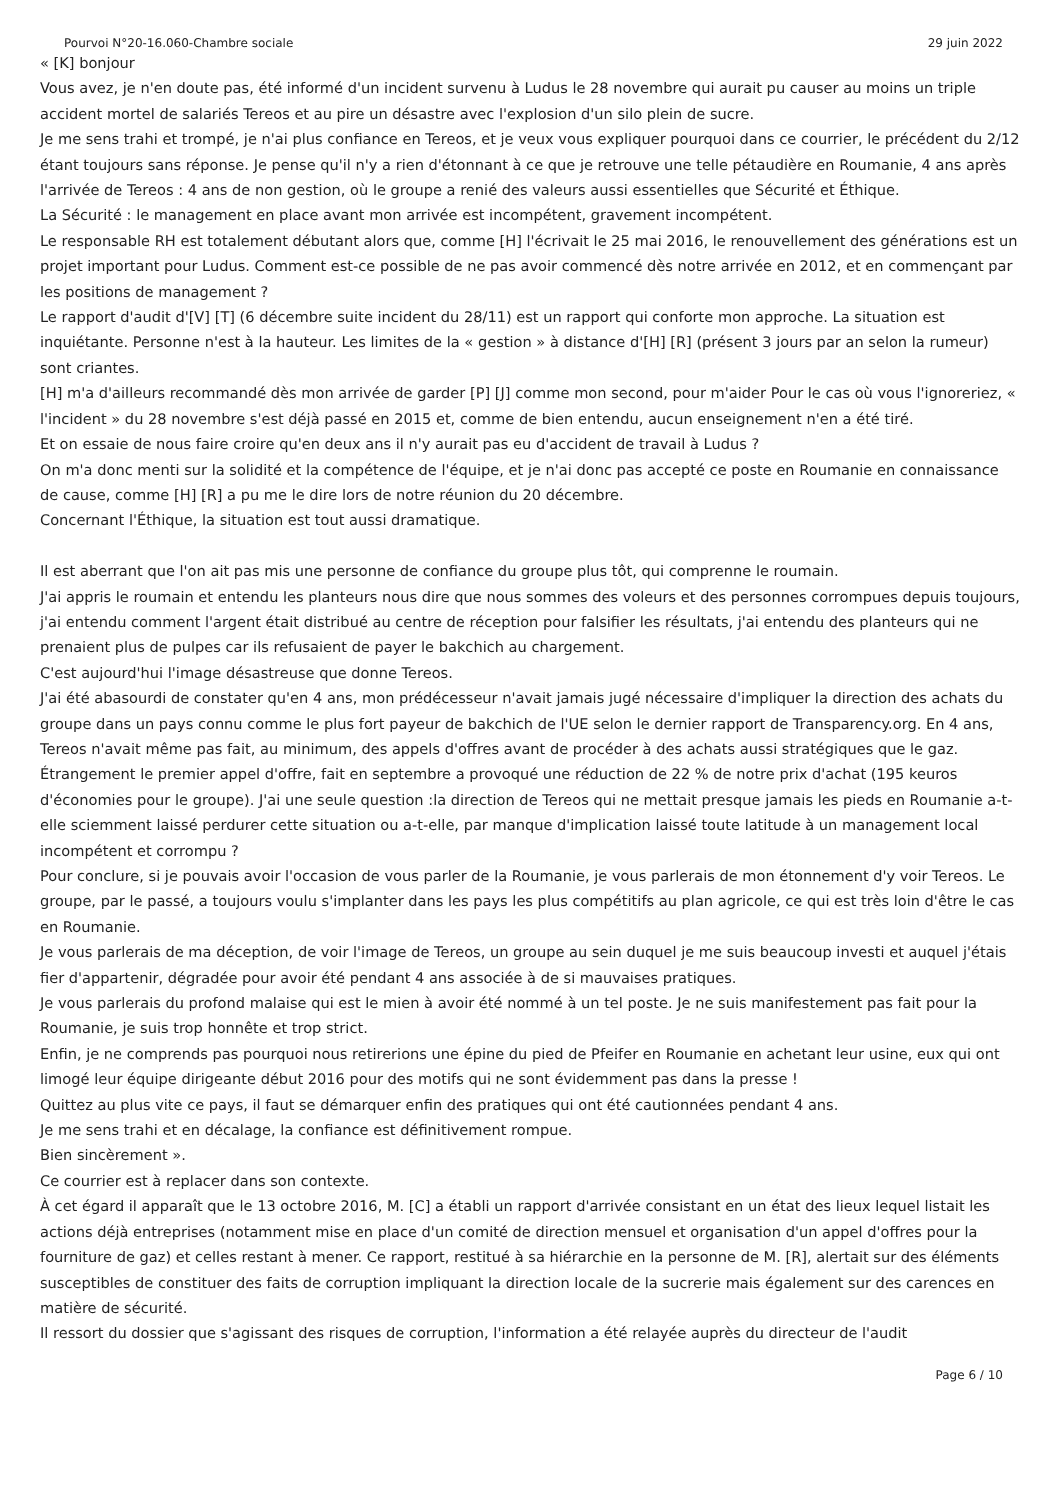Pourvoi N°20-16.060-Chambre sociale 29 juin 2022
« [K] bonjour
Vous avez, je n'en doute pas, été informé d'un incident survenu à Ludus le 28 novembre qui aurait pu causer au moins un triple accident mortel de salariés Tereos et au pire un désastre avec l'explosion d'un silo plein de sucre.
Je me sens trahi et trompé, je n'ai plus confiance en Tereos, et je veux vous expliquer pourquoi dans ce courrier, le précédent du 2/12 étant toujours sans réponse. Je pense qu'il n'y a rien d'étonnant à ce que je retrouve une telle pétaudière en Roumanie, 4 ans après l'arrivée de Tereos : 4 ans de non gestion, où le groupe a renié des valeurs aussi essentielles que Sécurité et Éthique.
La Sécurité : le management en place avant mon arrivée est incompétent, gravement incompétent.
Le responsable RH est totalement débutant alors que, comme [H] l'écrivait le 25 mai 2016, le renouvellement des générations est un projet important pour Ludus. Comment est-ce possible de ne pas avoir commencé dès notre arrivée en 2012, et en commençant par les positions de management ?
Le rapport d'audit d'[V] [T] (6 décembre suite incident du 28/11) est un rapport qui conforte mon approche. La situation est inquiétante. Personne n'est à la hauteur. Les limites de la « gestion » à distance d'[H] [R] (présent 3 jours par an selon la rumeur) sont criantes.
[H] m'a d'ailleurs recommandé dès mon arrivée de garder [P] [J] comme mon second, pour m'aider Pour le cas où vous l'ignoreriez, « l'incident » du 28 novembre s'est déjà passé en 2015 et, comme de bien entendu, aucun enseignement n'en a été tiré.
Et on essaie de nous faire croire qu'en deux ans il n'y aurait pas eu d'accident de travail à Ludus ?
On m'a donc menti sur la solidité et la compétence de l'équipe, et je n'ai donc pas accepté ce poste en Roumanie en connaissance de cause, comme [H] [R] a pu me le dire lors de notre réunion du 20 décembre.
Concernant l'Éthique, la situation est tout aussi dramatique.
Il est aberrant que l'on ait pas mis une personne de confiance du groupe plus tôt, qui comprenne le roumain.
J'ai appris le roumain et entendu les planteurs nous dire que nous sommes des voleurs et des personnes corrompues depuis toujours, j'ai entendu comment l'argent était distribué au centre de réception pour falsifier les résultats, j'ai entendu des planteurs qui ne prenaient plus de pulpes car ils refusaient de payer le bakchich au chargement.
C'est aujourd'hui l'image désastreuse que donne Tereos.
J'ai été abasourdi de constater qu'en 4 ans, mon prédécesseur n'avait jamais jugé nécessaire d'impliquer la direction des achats du groupe dans un pays connu comme le plus fort payeur de bakchich de l'UE selon le dernier rapport de Transparency.org. En 4 ans, Tereos n'avait même pas fait, au minimum, des appels d'offres avant de procéder à des achats aussi stratégiques que le gaz.
Étrangement le premier appel d'offre, fait en septembre a provoqué une réduction de 22 % de notre prix d'achat (195 keuros d'économies pour le groupe). J'ai une seule question :la direction de Tereos qui ne mettait presque jamais les pieds en Roumanie a-t-elle sciemment laissé perdurer cette situation ou a-t-elle, par manque d'implication laissé toute latitude à un management local incompétent et corrompu ?
Pour conclure, si je pouvais avoir l'occasion de vous parler de la Roumanie, je vous parlerais de mon étonnement d'y voir Tereos. Le groupe, par le passé, a toujours voulu s'implanter dans les pays les plus compétitifs au plan agricole, ce qui est très loin d'être le cas en Roumanie.
Je vous parlerais de ma déception, de voir l'image de Tereos, un groupe au sein duquel je me suis beaucoup investi et auquel j'étais fier d'appartenir, dégradée pour avoir été pendant 4 ans associée à de si mauvaises pratiques.
Je vous parlerais du profond malaise qui est le mien à avoir été nommé à un tel poste. Je ne suis manifestement pas fait pour la Roumanie, je suis trop honnête et trop strict.
Enfin, je ne comprends pas pourquoi nous retirerions une épine du pied de Pfeifer en Roumanie en achetant leur usine, eux qui ont limogé leur équipe dirigeante début 2016 pour des motifs qui ne sont évidemment pas dans la presse !
Quittez au plus vite ce pays, il faut se démarquer enfin des pratiques qui ont été cautionnées pendant 4 ans.
Je me sens trahi et en décalage, la confiance est définitivement rompue.
Bien sincèrement ».
Ce courrier est à replacer dans son contexte.
À cet égard il apparaît que le 13 octobre 2016, M. [C] a établi un rapport d'arrivée consistant en un état des lieux lequel listait les actions déjà entreprises (notamment mise en place d'un comité de direction mensuel et organisation d'un appel d'offres pour la fourniture de gaz) et celles restant à mener. Ce rapport, restitué à sa hiérarchie en la personne de M. [R], alertait sur des éléments susceptibles de constituer des faits de corruption impliquant la direction locale de la sucrerie mais également sur des carences en matière de sécurité.
Il ressort du dossier que s'agissant des risques de corruption, l'information a été relayée auprès du directeur de l'audit
Page 6 / 10